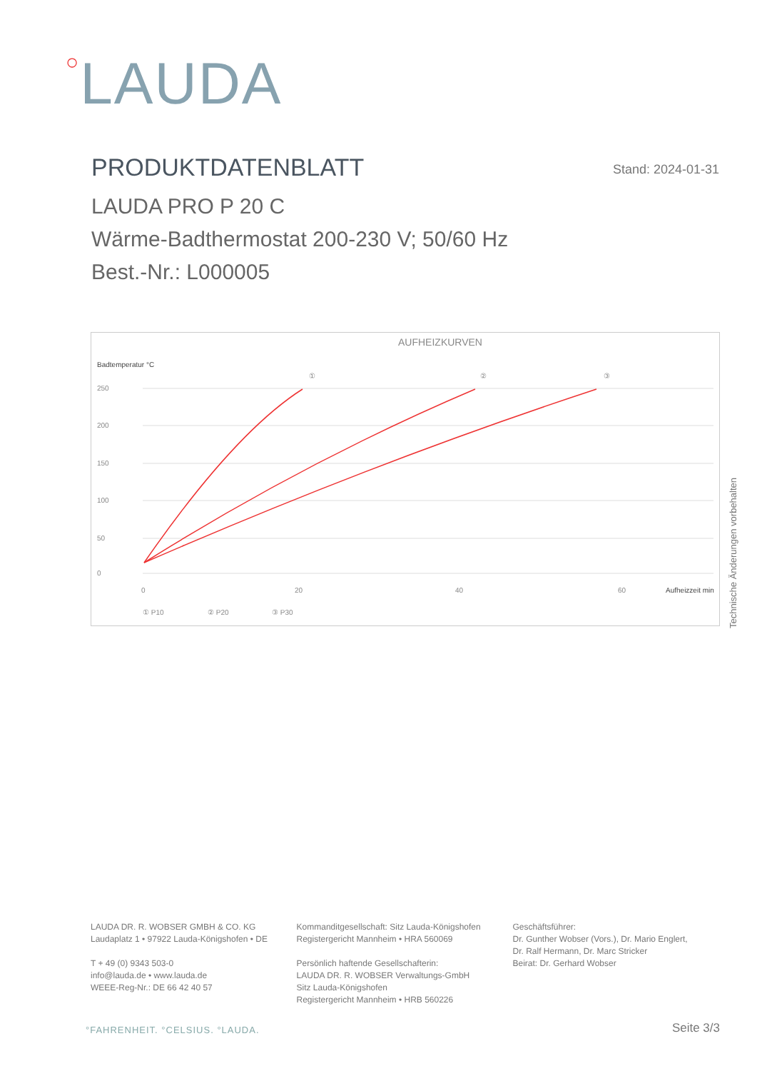○LAUDA
PRODUKTDATENBLATT
Stand: 2024-01-31
LAUDA PRO P 20 C
Wärme-Badthermostat 200-230 V; 50/60 Hz
Best.-Nr.: L000005
AUFHEIZKURVEN
Badtemperatur °C
250
200
150
100
50
0
0
20
40
60
Aufheizzeit min
①
②
③
① P10
② P20
③ P30
Technische Änderungen vorbehalten
LAUDA DR. R. WOBSER GMBH & CO. KG
Laudaplatz 1 • 97922 Lauda-Königshofen • DE
T + 49 (0) 9343 503-0
info@lauda.de • www.lauda.de
WEEE-Reg-Nr.: DE 66 42 40 57
Kommanditgesellschaft: Sitz Lauda-Königshofen
Registergericht Mannheim • HRA 560069
Persönlich haftende Gesellschafterin:
LAUDA DR. R. WOBSER Verwaltungs-GmbH
Sitz Lauda-Königshofen
Registergericht Mannheim • HRB 560226
Geschäftsführer:
Dr. Gunther Wobser (Vors.), Dr. Mario Englert,
Dr. Ralf Hermann, Dr. Marc Stricker
Beirat: Dr. Gerhard Wobser
°FAHRENHEIT. °CELSIUS. °LAUDA. Seite 3/3